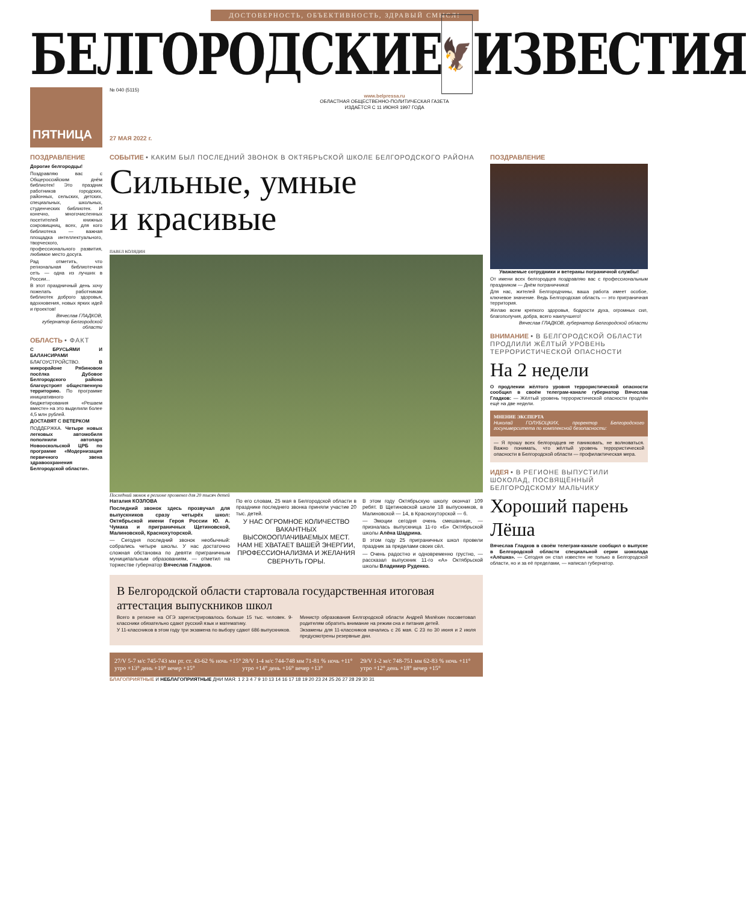ДОСТОВЕРНОСТЬ, ОБЪЕКТИВНОСТЬ, ЗДРАВЫЙ СМЫСЛ!
БЕЛГОРОДСКИЕ 🦅 ИЗВЕСТИЯ
ПЯТНИЦА
№ 040 (5115)
www.belpressa.ru
ОБЛАСТНАЯ ОБЩЕСТВЕННО-ПОЛИТИЧЕСКАЯ ГАЗЕТА
ИЗДАЁТСЯ С 11 ИЮНЯ 1997 ГОДА
27 МАЯ 2022 г.
ПОЗДРАВЛЕНИЕ
Дорогие белгородцы!
Поздравляю вас с Общероссийским днём библиотек! Это праздник работников городских, районных, сельских, детских, специальных, школьных, студенческих библиотек. И конечно, многочисленных посетителей книжных сокровищниц, всех, для кого библиотека — важная площадка интеллектуального, творческого, профессионального развития, любимое место досуга.
Рад отметить, что региональная библиотечная сеть — одна из лучших в России...
В этот праздничный день хочу пожелать работникам библиотек доброго здоровья, вдохновения, новых ярких идей и проектов!
Вячеслав ГЛАДКОВ, губернатор Белгородской области
ОБЛАСТЬ • ФАКТ
С БРУСЬЯМИ И БАЛАНСИРАМИ
БЛАГОУСТРОЙСТВО. В микрорайоне Рябиновом посёлка Дубовое Белгородского района благоустроят общественную территорию. По программе инициативного бюджетирования «Решаем вместе» на это выделили более 4,5 млн рублей.
ДОСТАВЯТ С ВЕТЕРКОМ
ПОДДЕРЖКА. Четыре новых легковых автомобиля пополнили автопарк Новооскольской ЦРБ по программе «Модернизация первичного звена здравоохранения Белгородской области».
СОБЫТИЕ • КАКИМ БЫЛ ПОСЛЕДНИЙ ЗВОНОК В ОКТЯБРЬСКОЙ ШКОЛЕ БЕЛГОРОДСКОГО РАЙОНА
Сильные, умные
и красивые
ПАВЕЛ КОЛЯДИН
Последний звонок в регионе прозвенел для 20 тысяч детей
Наталия КОЗЛОВА
Последний звонок здесь прозвучал для выпускников сразу четырёх школ: Октябрьской имени Героя России Ю. А. Чумака и приграничных Щетиновской, Малиновской, Краснохуторской.
— Сегодня последний звонок необычный: собрались четыре школы. У нас достаточно сложная обстановка по девяти приграничным муниципальным образованиям, — отметил на торжестве губернатор Вячеслав Гладков.
По его словам, 25 мая в Белгородской области в празднике последнего звонка приняли участие 20 тыс. детей.
У НАС ОГРОМНОЕ КОЛИЧЕСТВО ВАКАНТНЫХ ВЫСОКООПЛАЧИВАЕМЫХ МЕСТ. НАМ НЕ ХВАТАЕТ ВАШЕЙ ЭНЕРГИИ, ПРОФЕССИОНАЛИЗМА И ЖЕЛАНИЯ СВЕРНУТЬ ГОРЫ.
В этом году Октябрьскую школу окончат 109 ребят. В Щетиновской школе 18 выпускников, в Малиновской — 14, в Краснохуторской — 6.
— Эмоции сегодня очень смешанные, — призналась выпускница 11-го «Б» Октябрьской школы Алёна Шадрина.
В этом году 25 приграничных школ провели праздник за пределами своих сёл.
— Очень радостно и одновременно грустно, — рассказал выпускник 11-го «А» Октябрьской школы Владимир Руденко.
В Белгородской области стартовала государственная итоговая аттестация выпускников школ
Всего в регионе на ОГЭ зарегистрировалось больше 15 тыс. человек. 9-классники обязательно сдают русский язык и математику.
У 11-классников в этом году три экзамена по выбору сдают 686 выпускников.
Министр образования Белгородской области Андрей Милёхин посоветовал родителям обратить внимание на режим сна и питания детей.
Экзамены для 11-классников начались с 26 мая. С 23 по 30 июня и 2 июля предусмотрены резервные дни.
27/V 5-7 м/с 745-743 мм рт. ст. 43-62 % ночь +15° утро +13° день +19° вечер +15°
28/V 1-4 м/с 744-748 мм 71-81 % ночь +11° утро +14° день +16° вечер +13°
29/V 1-2 м/с 748-751 мм 62-83 % ночь +11° утро +12° день +18° вечер +15°
БЛАГОПРИЯТНЫЕ И НЕБЛАГОПРИЯТНЫЕ ДНИ МАЯ: 1 2 3 4 7 9 10 13 14 16 17 18 19 20 23 24 25 26 27 28 29 30 31
ПОЗДРАВЛЕНИЕ
Уважаемые сотрудники и ветераны пограничной службы!
От имени всех белгородцев поздравляю вас с профессиональным праздником — Днём пограничника!
Для нас, жителей Белгородчины, ваша работа имеет особое, ключевое значение. Ведь Белгородская область — это приграничная территория.
Желаю всем крепкого здоровья, бодрости духа, огромных сил, благополучия, добра, всего наилучшего!
Вячеслав ГЛАДКОВ, губернатор Белгородской области
ВНИМАНИЕ • В БЕЛГОРОДСКОЙ ОБЛАСТИ ПРОДЛИЛИ ЖЁЛТЫЙ УРОВЕНЬ ТЕРРОРИСТИЧЕСКОЙ ОПАСНОСТИ
На 2 недели
О продлении жёлтого уровня террористической опасности сообщил в своём телеграм-канале губернатор Вячеслав Гладков: — Жёлтый уровень террористической опасности продлён ещё на две недели.
МНЕНИЕ ЭКСПЕРТА
Николай ГОЛУБОЦКИХ, проректор Белгородского госуниверситета по комплексной безопасности:
— Я прошу всех белгородцев не паниковать, не волноваться. Важно понимать, что жёлтый уровень террористической опасности в Белгородской области — профилактическая мера.
ИДЕЯ • В РЕГИОНЕ ВЫПУСТИЛИ ШОКОЛАД, ПОСВЯЩЁННЫЙ БЕЛГОРОДСКОМУ МАЛЬЧИКУ
Хороший парень Лёша
Вячеслав Гладков в своём телеграм-канале сообщил о выпуске в Белгородской области специальной серии шоколада «Алёшка». — Сегодня он стал известен не только в Белгородской области, но и за её пределами, — написал губернатор.